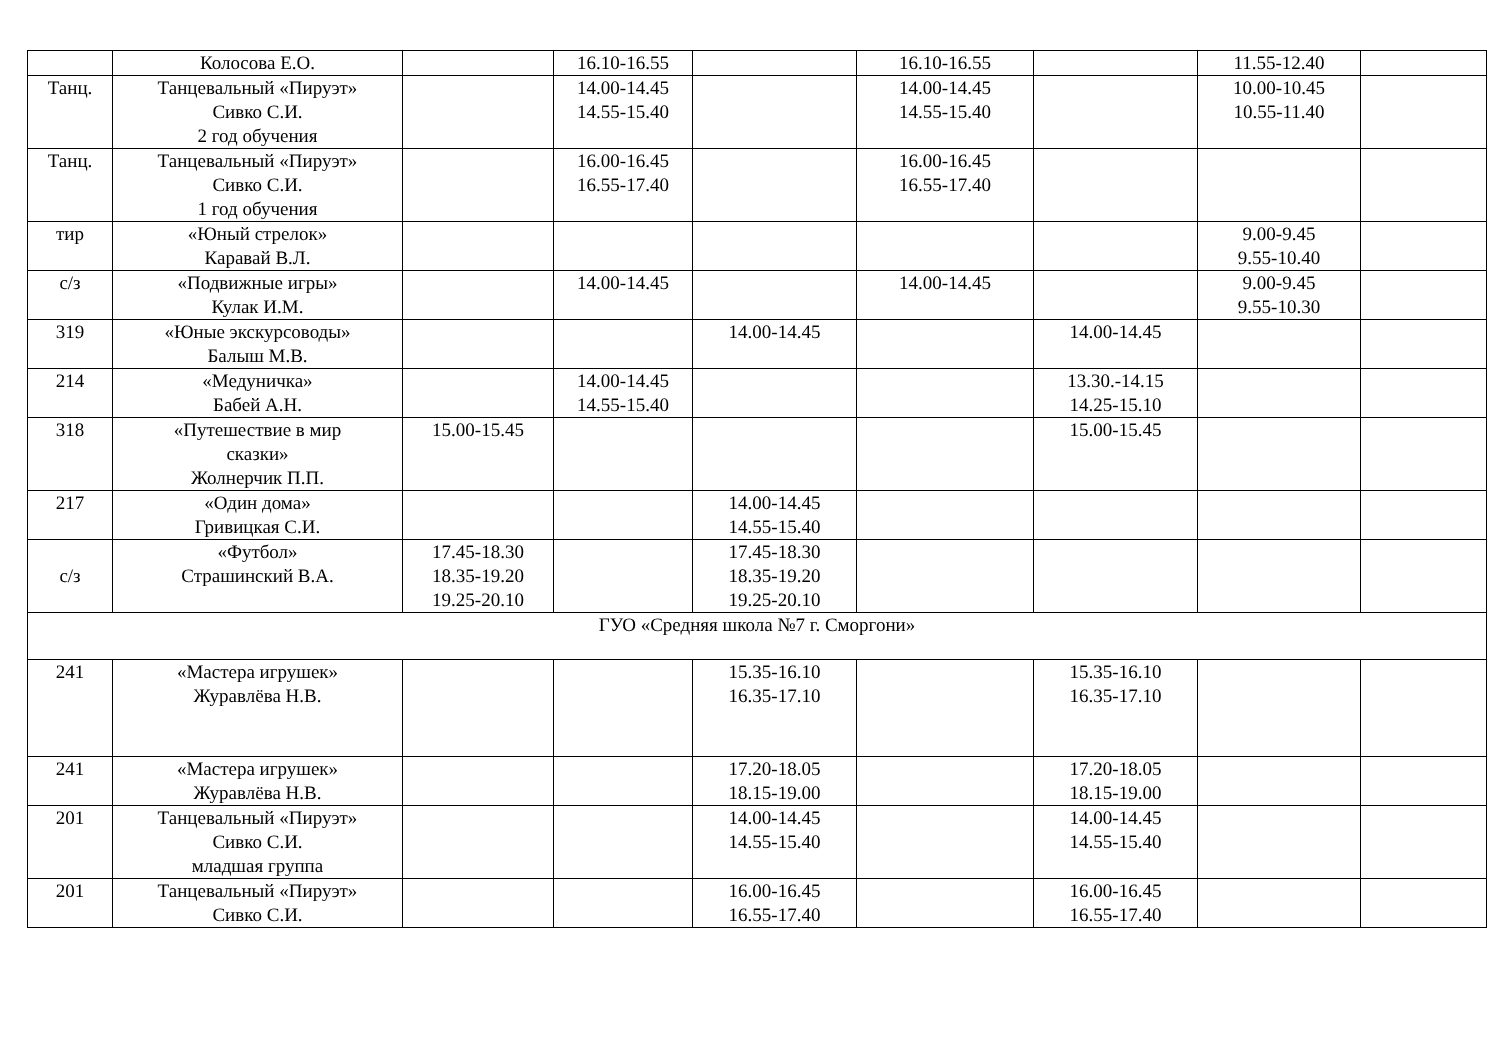| | Колосова Е.О. | | 16.10-16.55 | | 16.10-16.55 | | 11.55-12.40 | |
| Танц. | Танцевальный «Пируэт» Сивко С.И. 2 год обучения | | 14.00-14.45 14.55-15.40 | | 14.00-14.45 14.55-15.40 | | 10.00-10.45 10.55-11.40 | |
| Танц. | Танцевальный «Пируэт» Сивко С.И. 1 год обучения | | 16.00-16.45 16.55-17.40 | | 16.00-16.45 16.55-17.40 | | | |
| тир | «Юный стрелок» Каравай В.Л. | | | | | | 9.00-9.45 9.55-10.40 | |
| с/з | «Подвижные игры» Кулак И.М. | | 14.00-14.45 | | 14.00-14.45 | | 9.00-9.45 9.55-10.30 | |
| 319 | «Юные экскурсоводы» Балыш М.В. | | | 14.00-14.45 | | 14.00-14.45 | | |
| 214 | «Медуничка» Бабей А.Н. | | 14.00-14.45 14.55-15.40 | | | 13.30.-14.15 14.25-15.10 | | |
| 318 | «Путешествие в мир сказки» Жолнерчик П.П. | 15.00-15.45 | | | | 15.00-15.45 | | |
| 217 | «Один дома» Гривицкая С.И. | | | 14.00-14.45 14.55-15.40 | | | | |
| с/з | «Футбол» Страшинский В.А. | 17.45-18.30 18.35-19.20 19.25-20.10 | | 17.45-18.30 18.35-19.20 19.25-20.10 | | | | |
| ГУО «Средняя школа №7 г. Сморгони» | | | | | | | | |
| 241 | «Мастера игрушек» Журавлёва Н.В. | | | 15.35-16.10 16.35-17.10 | | 15.35-16.10 16.35-17.10 | | |
| 241 | «Мастера игрушек» Журавлёва Н.В. | | | 17.20-18.05 18.15-19.00 | | 17.20-18.05 18.15-19.00 | | |
| 201 | Танцевальный «Пируэт» Сивко С.И. младшая группа | | | 14.00-14.45 14.55-15.40 | | 14.00-14.45 14.55-15.40 | | |
| 201 | Танцевальный «Пируэт» Сивко С.И. | | | 16.00-16.45 16.55-17.40 | | 16.00-16.45 16.55-17.40 | | |